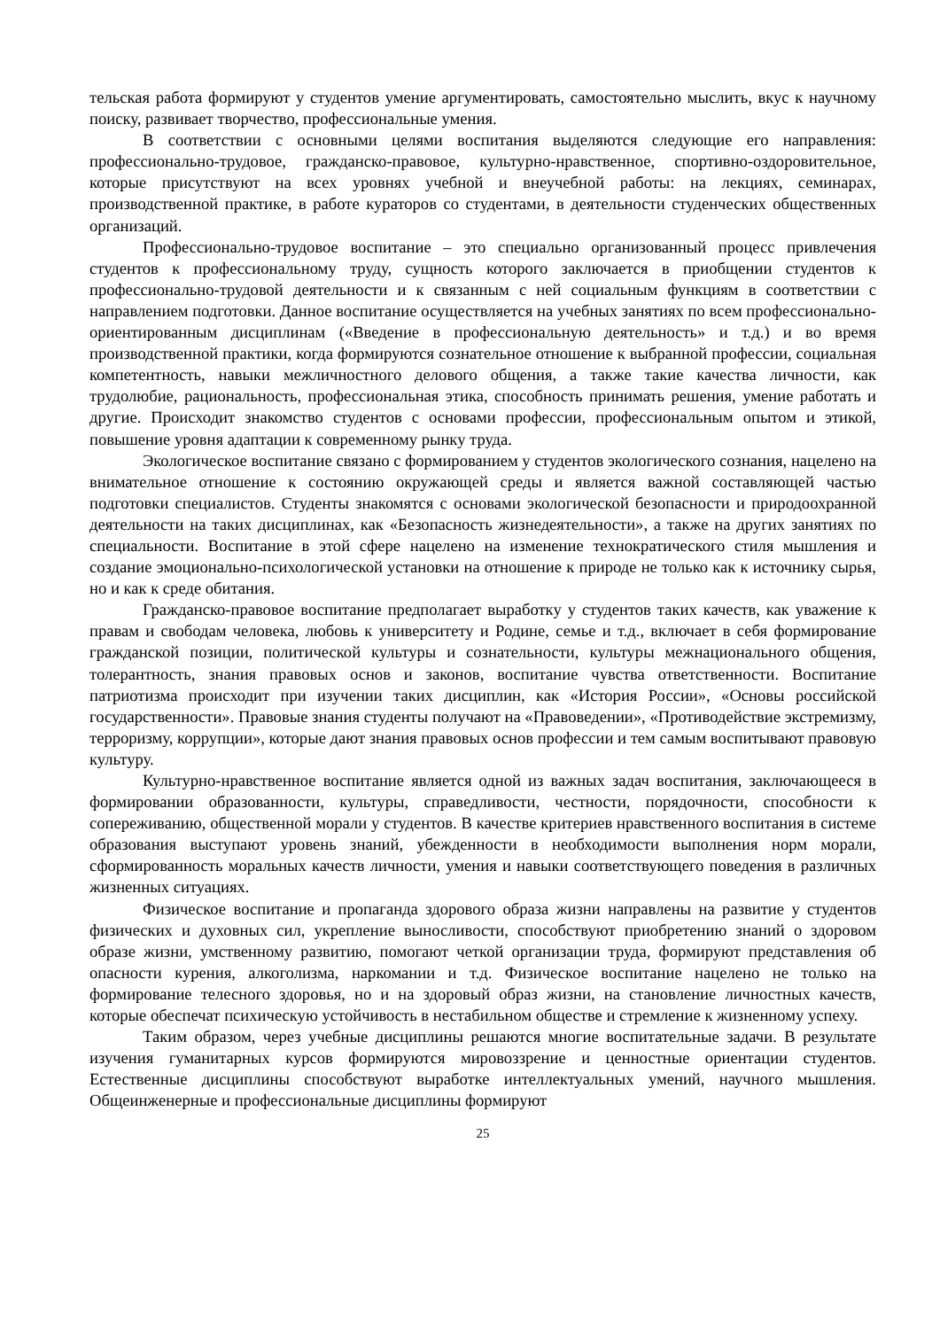тельская работа формируют у студентов умение аргументировать, самостоятельно мыслить, вкус к научному поиску, развивает творчество, профессиональные умения.
В соответствии с основными целями воспитания выделяются следующие его направления: профессионально-трудовое, гражданско-правовое, культурно-нравственное, спортивно-оздоровительное, которые присутствуют на всех уровнях учебной и внеучебной работы: на лекциях, семинарах, производственной практике, в работе кураторов со студентами, в деятельности студенческих общественных организаций.
Профессионально-трудовое воспитание – это специально организованный процесс привлечения студентов к профессиональному труду, сущность которого заключается в приобщении студентов к профессионально-трудовой деятельности и к связанным с ней социальным функциям в соответствии с направлением подготовки. Данное воспитание осуществляется на учебных занятиях по всем профессионально-ориентированным дисциплинам («Введение в профессиональную деятельность» и т.д.) и во время производственной практики, когда формируются сознательное отношение к выбранной профессии, социальная компетентность, навыки межличностного делового общения, а также такие качества личности, как трудолюбие, рациональность, профессиональная этика, способность принимать решения, умение работать и другие. Происходит знакомство студентов с основами профессии, профессиональным опытом и этикой, повышение уровня адаптации к современному рынку труда.
Экологическое воспитание связано с формированием у студентов экологического сознания, нацелено на внимательное отношение к состоянию окружающей среды и является важной составляющей частью подготовки специалистов. Студенты знакомятся с основами экологической безопасности и природоохранной деятельности на таких дисциплинах, как «Безопасность жизнедеятельности», а также на других занятиях по специальности. Воспитание в этой сфере нацелено на изменение технократического стиля мышления и создание эмоционально-психологической установки на отношение к природе не только как к источнику сырья, но и как к среде обитания.
Гражданско-правовое воспитание предполагает выработку у студентов таких качеств, как уважение к правам и свободам человека, любовь к университету и Родине, семье и т.д., включает в себя формирование гражданской позиции, политической культуры и сознательности, культуры межнационального общения, толерантность, знания правовых основ и законов, воспитание чувства ответственности. Воспитание патриотизма происходит при изучении таких дисциплин, как «История России», «Основы российской государственности». Правовые знания студенты получают на «Правоведении», «Противодействие экстремизму, терроризму, коррупции», которые дают знания правовых основ профессии и тем самым воспитывают правовую культуру.
Культурно-нравственное воспитание является одной из важных задач воспитания, заключающееся в формировании образованности, культуры, справедливости, честности, порядочности, способности к сопереживанию, общественной морали у студентов. В качестве критериев нравственного воспитания в системе образования выступают уровень знаний, убежденности в необходимости выполнения норм морали, сформированность моральных качеств личности, умения и навыки соответствующего поведения в различных жизненных ситуациях.
Физическое воспитание и пропаганда здорового образа жизни направлены на развитие у студентов физических и духовных сил, укрепление выносливости, способствуют приобретению знаний о здоровом образе жизни, умственному развитию, помогают четкой организации труда, формируют представления об опасности курения, алкоголизма, наркомании и т.д. Физическое воспитание нацелено не только на формирование телесного здоровья, но и на здоровый образ жизни, на становление личностных качеств, которые обеспечат психическую устойчивость в нестабильном обществе и стремление к жизненному успеху.
Таким образом, через учебные дисциплины решаются многие воспитательные задачи. В результате изучения гуманитарных курсов формируются мировоззрение и ценностные ориентации студентов. Естественные дисциплины способствуют выработке интеллектуальных умений, научного мышления. Общеинженерные и профессиональные дисциплины формируют
25